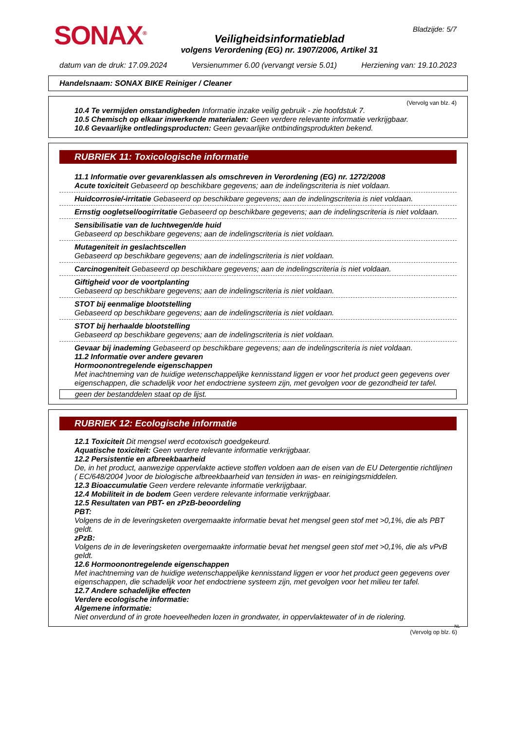SONAX<sup>®</sup>
Veiligheidsinformatieblad
volgens Verordening (EG) nr. 1907/2006, Artikel 31
Bladzijde: 5/7
datum van de druk: 17.09.2024 Versienummer 6.00 (vervangt versie 5.01) Herziening van: 19.10.2023
Handelsnaam: SONAX BIKE Reiniger / Cleaner
(Vervolg van blz. 4)
10.4 Te vermijden omstandigheden Informatie inzake veilig gebruik - zie hoofdstuk 7.
10.5 Chemisch op elkaar inwerkende materialen: Geen verdere relevante informatie verkrijgbaar.
10.6 Gevaarlijke ontledingsproducten: Geen gevaarlijke ontbindingsprodukten bekend.
RUBRIEK 11: Toxicologische informatie
11.1 Informatie over gevarenklassen als omschreven in Verordening (EG) nr. 1272/2008
Acute toxiciteit Gebaseerd op beschikbare gegevens; aan de indelingscriteria is niet voldaan.
Huidcorrosie/-irritatie Gebaseerd op beschikbare gegevens; aan de indelingscriteria is niet voldaan.
Ernstig oogletsel/oogirritatie Gebaseerd op beschikbare gegevens; aan de indelingscriteria is niet voldaan.
Sensibilisatie van de luchtwegen/de huid
Gebaseerd op beschikbare gegevens; aan de indelingscriteria is niet voldaan.
Mutageniteit in geslachtscellen
Gebaseerd op beschikbare gegevens; aan de indelingscriteria is niet voldaan.
Carcinogeniteit Gebaseerd op beschikbare gegevens; aan de indelingscriteria is niet voldaan.
Giftigheid voor de voortplanting
Gebaseerd op beschikbare gegevens; aan de indelingscriteria is niet voldaan.
STOT bij eenmalige blootstelling
Gebaseerd op beschikbare gegevens; aan de indelingscriteria is niet voldaan.
STOT bij herhaalde blootstelling
Gebaseerd op beschikbare gegevens; aan de indelingscriteria is niet voldaan.
Gevaar bij inademing Gebaseerd op beschikbare gegevens; aan de indelingscriteria is niet voldaan.
11.2 Informatie over andere gevaren
Hormoonontregelende eigenschappen
Met inachtneming van de huidige wetenschappelijke kennisstand liggen er voor het product geen gegevens over eigenschappen, die schadelijk voor het endoctriene systeem zijn, met gevolgen voor de gezondheid ter tafel.
geen der bestanddelen staat op de lijst.
RUBRIEK 12: Ecologische informatie
12.1 Toxiciteit Dit mengsel werd ecotoxisch goedgekeurd.
Aquatische toxiciteit: Geen verdere relevante informatie verkrijgbaar.
12.2 Persistentie en afbreekbaarheid
De, in het product, aanwezige oppervlakte actieve stoffen voldoen aan de eisen van de EU Detergentie richtlijnen ( EC/648/2004 )voor de biologische afbreekbaarheid van tensiden in was- en reinigingsmiddelen.
12.3 Bioaccumulatie Geen verdere relevante informatie verkrijgbaar.
12.4 Mobiliteit in de bodem Geen verdere relevante informatie verkrijgbaar.
12.5 Resultaten van PBT- en zPzB-beoordeling
PBT:
Volgens de in de leveringsketen overgemaakte informatie bevat het mengsel geen stof met >0,1%, die als PBT geldt.
zPzB:
Volgens de in de leveringsketen overgemaakte informatie bevat het mengsel geen stof met >0,1%, die als vPvB geldt.
12.6 Hormoonontregelende eigenschappen
Met inachtneming van de huidige wetenschappelijke kennisstand liggen er voor het product geen gegevens over eigenschappen, die schadelijk voor het endoctriene systeem zijn, met gevolgen voor het milieu ter tafel.
12.7 Andere schadelijke effecten
Verdere ecologische informatie:
Algemene informatie:
Niet onverdund of in grote hoeveelheden lozen in grondwater, in oppervlaktewater of in de riolering.
NL
(Vervolg op blz. 6)